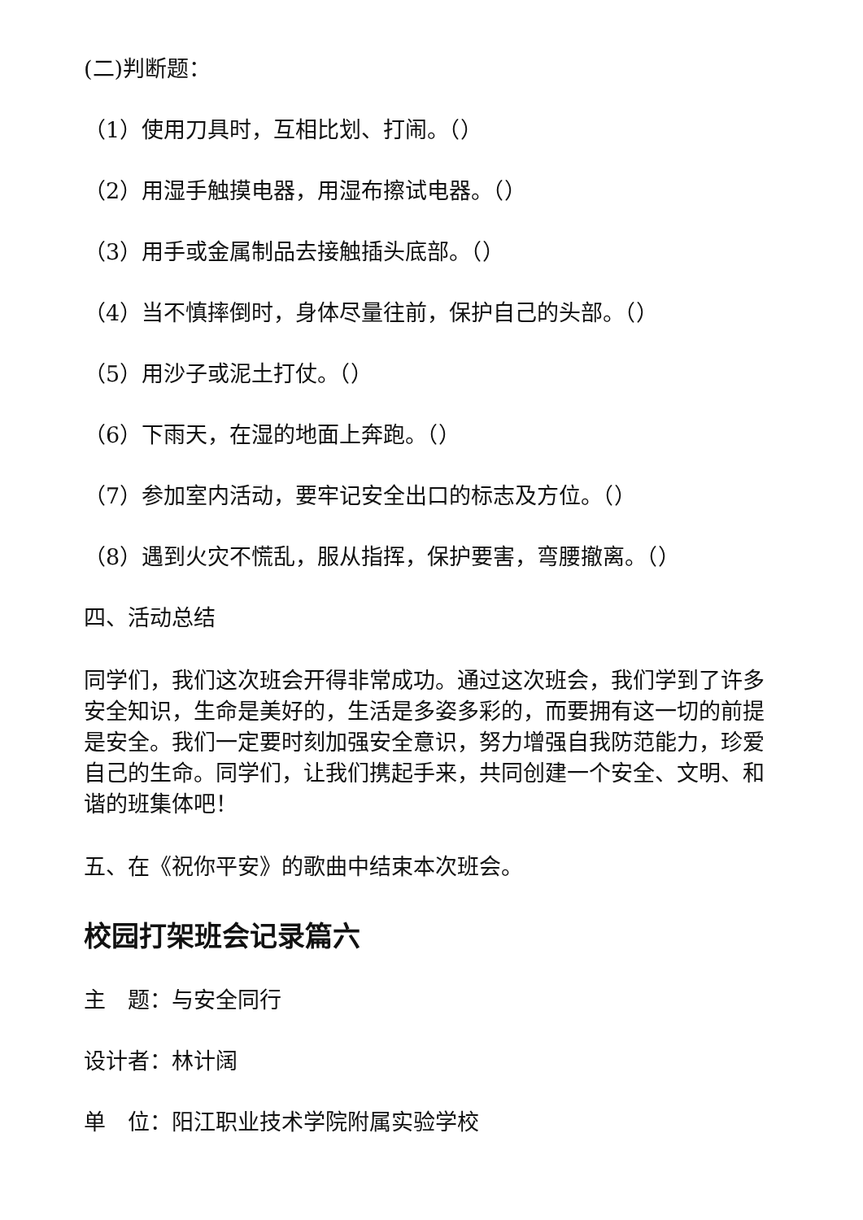(二)判断题：
（1）使用刀具时，互相比划、打闹。（）
（2）用湿手触摸电器，用湿布擦试电器。（）
（3）用手或金属制品去接触插头底部。（）
（4）当不慎摔倒时，身体尽量往前，保护自己的头部。（）
（5）用沙子或泥土打仗。（）
（6）下雨天，在湿的地面上奔跑。（）
（7）参加室内活动，要牢记安全出口的标志及方位。（）
（8）遇到火灾不慌乱，服从指挥，保护要害，弯腰撤离。（）
四、活动总结
同学们，我们这次班会开得非常成功。通过这次班会，我们学到了许多安全知识，生命是美好的，生活是多姿多彩的，而要拥有这一切的前提是安全。我们一定要时刻加强安全意识，努力增强自我防范能力，珍爱自己的生命。同学们，让我们携起手来，共同创建一个安全、文明、和谐的班集体吧！
五、在《祝你平安》的歌曲中结束本次班会。
校园打架班会记录篇六
主　题：与安全同行
设计者：林计阔
单　位：阳江职业技术学院附属实验学校